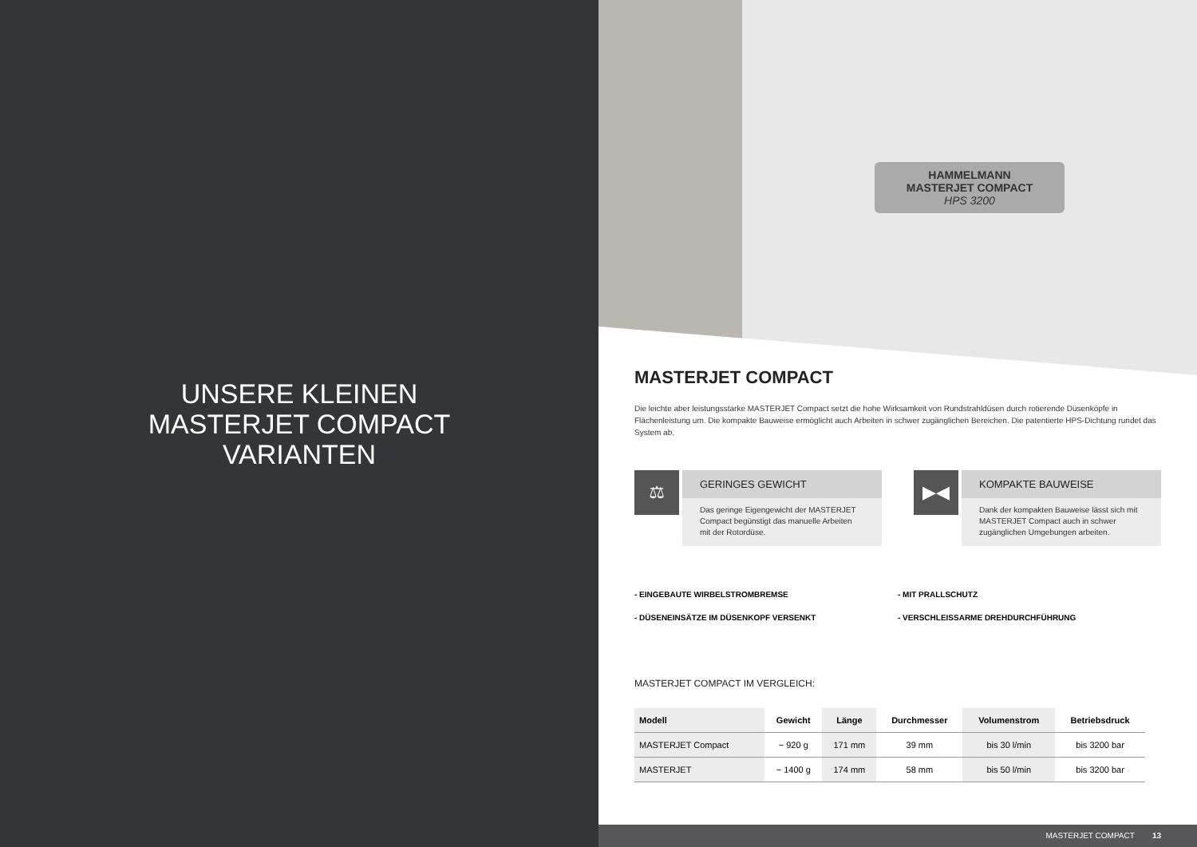UNSERE KLEINEN
MASTERJET COMPACT
VARIANTEN
HAMMELMANN
MASTERJET COMPACT
HPS 3200
MASTERJET COMPACT
Die leichte aber leistungsstarke MASTERJET Compact setzt die hohe Wirksamkeit von Rundstrahldüsen durch rotierende Düsenköpfe in Flächenleistung um. Die kompakte Bauweise ermöglicht auch Arbeiten in schwer zugänglichen Bereichen. Die patentierte HPS-Dichtung rundet das System ab.
⚖
GERINGES GEWICHT
Das geringe Eigengewicht der MASTERJET Compact begünstigt das manuelle Arbeiten mit der Rotordüse.
▶◀
KOMPAKTE BAUWEISE
Dank der kompakten Bauweise lässt sich mit MASTERJET Compact auch in schwer zugänglichen Umgebungen arbeiten.
- EINGEBAUTE WIRBELSTROMBREMSE
- MIT PRALLSCHUTZ
- DÜSENEINSÄTZE IM DÜSENKOPF VERSENKT
- VERSCHLEISSARME DREHDURCHFÜHRUNG
MASTERJET COMPACT IM VERGLEICH:
| Modell | Gewicht | Länge | Durchmesser | Volumenstrom | Betriebsdruck |
| --- | --- | --- | --- | --- | --- |
| MASTERJET Compact | ~ 920 g | 171 mm | 39 mm | bis 30 l/min | bis 3200 bar |
| MASTERJET | ~ 1400 g | 174 mm | 58 mm | bis 50 l/min | bis 3200 bar |
MASTERJET COMPACT 13